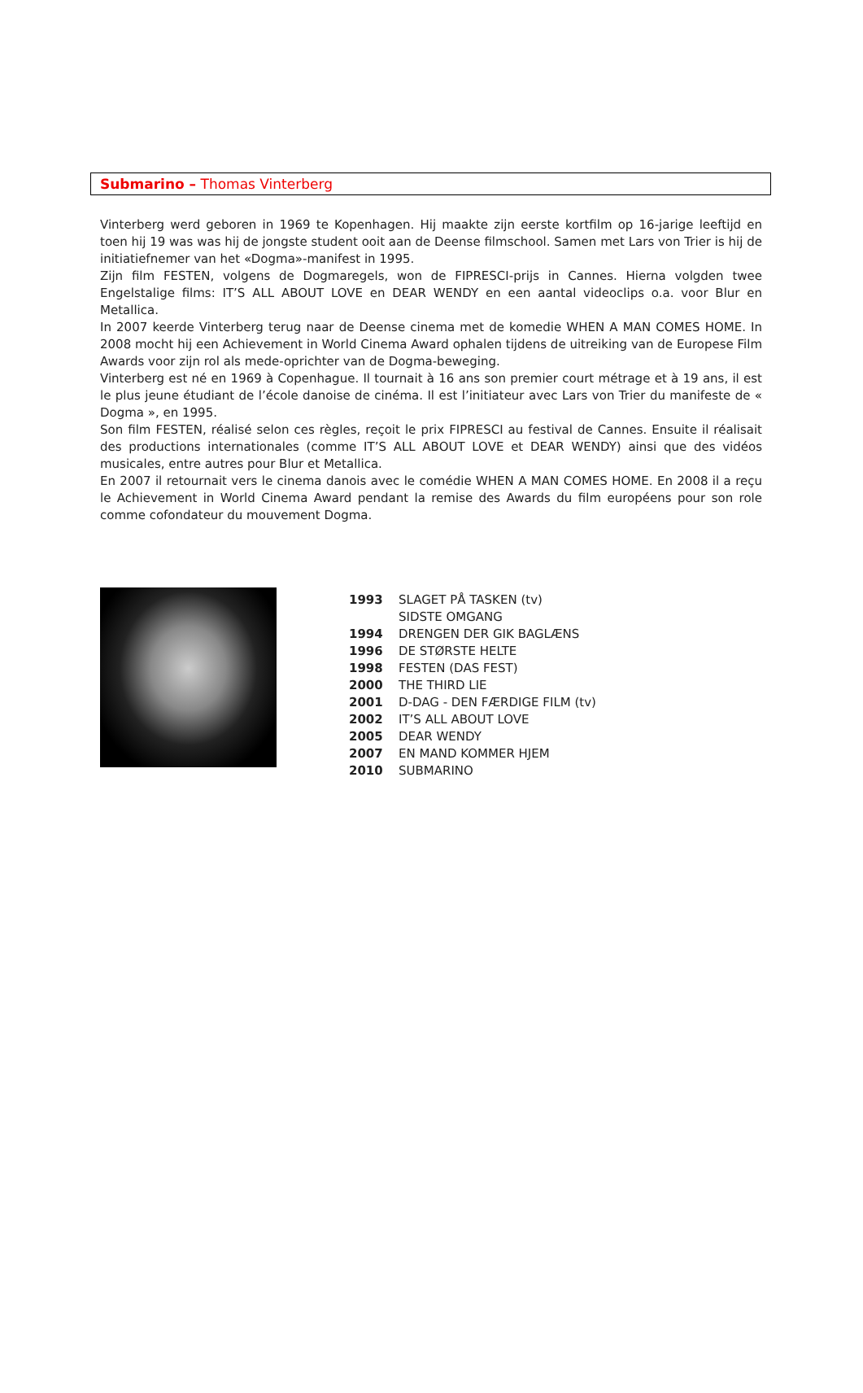Submarino – Thomas Vinterberg
Vinterberg werd geboren in 1969 te Kopenhagen. Hij maakte zijn eerste kortfilm op 16-jarige leeftijd en toen hij 19 was was hij de jongste student ooit aan de Deense filmschool. Samen met Lars von Trier is hij de initiatiefnemer van het «Dogma»-manifest in 1995.
Zijn film FESTEN, volgens de Dogmaregels, won de FIPRESCI-prijs in Cannes. Hierna volgden twee Engelstalige films: IT’S ALL ABOUT LOVE en DEAR WENDY en een aantal videoclips o.a. voor Blur en Metallica.
In 2007 keerde Vinterberg terug naar de Deense cinema met de komedie WHEN A MAN COMES HOME. In 2008 mocht hij een Achievement in World Cinema Award ophalen tijdens de uitreiking van de Europese Film Awards voor zijn rol als mede-oprichter van de Dogma-beweging.
Vinterberg est né en 1969 à Copenhague. Il tournait à 16 ans son premier court métrage et à 19 ans, il est le plus jeune étudiant de l’école danoise de cinéma. Il est l’initiateur avec Lars von Trier du manifeste de « Dogma », en 1995.
Son film FESTEN, réalisé selon ces règles, reçoit le prix FIPRESCI au festival de Cannes. Ensuite il réalisait des productions internationales (comme IT’S ALL ABOUT LOVE et DEAR WENDY) ainsi que des vidéos musicales, entre autres pour Blur et Metallica.
En 2007 il retournait vers le cinema danois avec le comédie WHEN A MAN COMES HOME. En 2008 il a reçu le Achievement in World Cinema Award pendant la remise des Awards du film européens pour son role comme cofondateur du mouvement Dogma.
| 1993 | SLAGET PÅ TASKEN (tv) |
| | SIDSTE OMGANG |
| 1994 | DRENGEN DER GIK BAGLÆNS |
| 1996 | DE STØRSTE HELTE |
| 1998 | FESTEN (DAS FEST) |
| 2000 | THE THIRD LIE |
| 2001 | D-DAG - DEN FÆRDIGE FILM (tv) |
| 2002 | IT’S ALL ABOUT LOVE |
| 2005 | DEAR WENDY |
| 2007 | EN MAND KOMMER HJEM |
| 2010 | SUBMARINO |